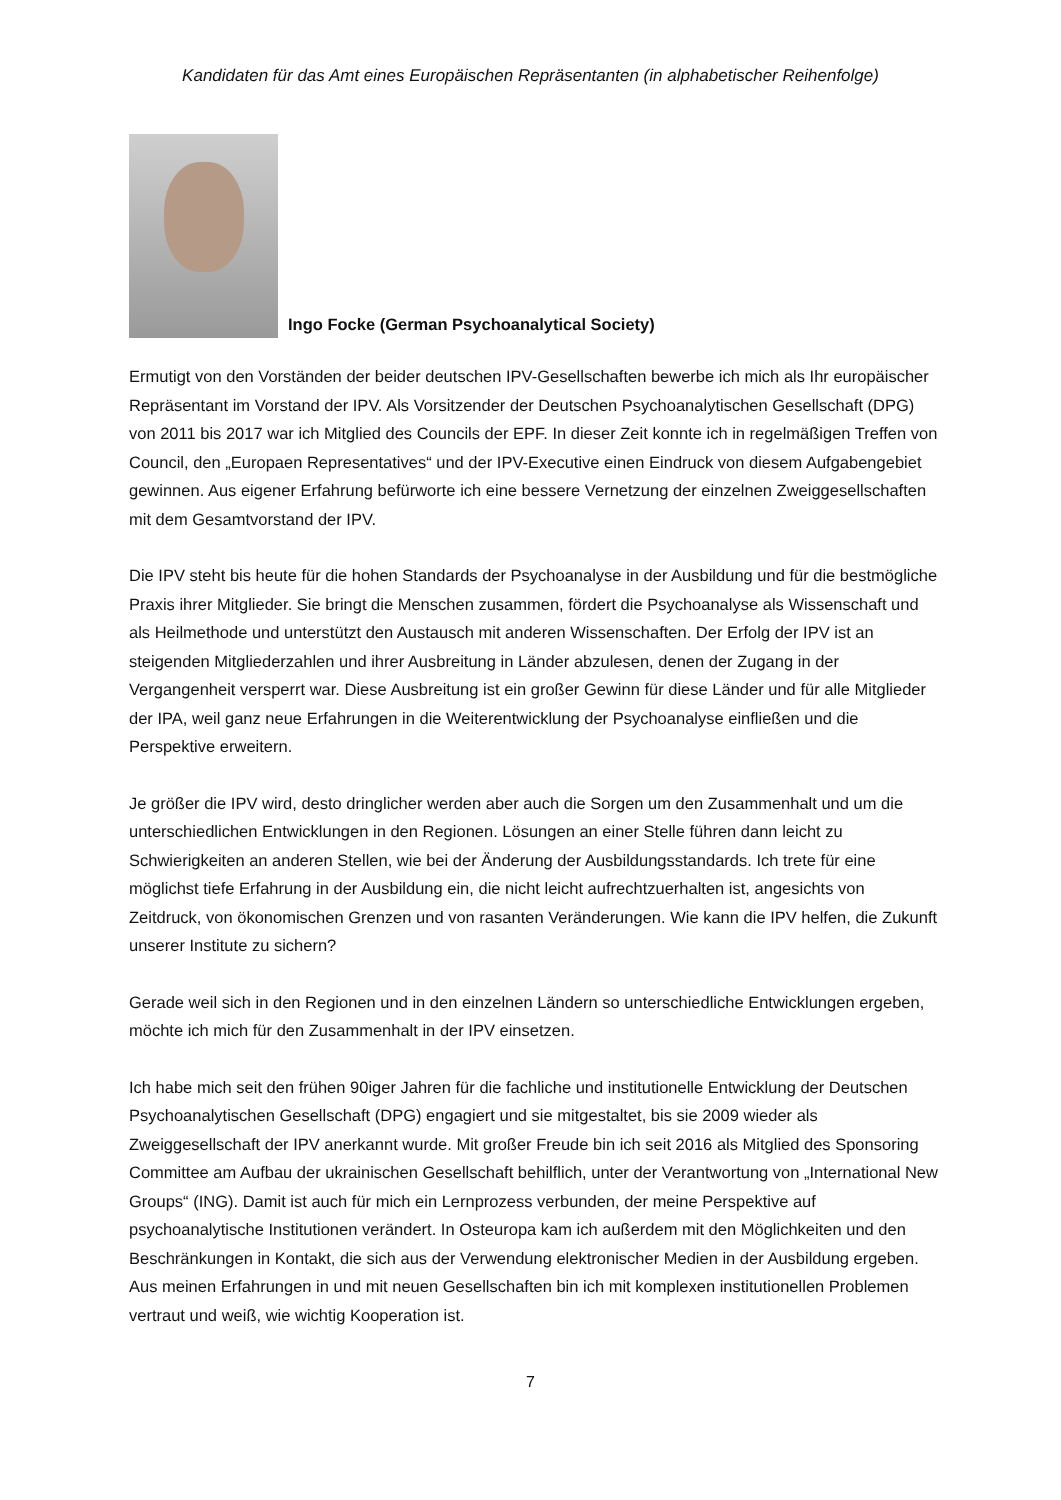Kandidaten für das Amt eines Europäischen Repräsentanten (in alphabetischer Reihenfolge)
Ingo Focke (German Psychoanalytical Society)
Ermutigt von den Vorständen der beider deutschen IPV-Gesellschaften bewerbe ich mich als Ihr europäischer Repräsentant im Vorstand der IPV. Als Vorsitzender der Deutschen Psychoanalytischen Gesellschaft (DPG) von 2011 bis 2017 war ich Mitglied des Councils der EPF. In dieser Zeit konnte ich in regelmäßigen Treffen von Council, den „Europaen Representatives“ und der IPV-Executive einen Eindruck von diesem Aufgabengebiet gewinnen. Aus eigener Erfahrung befürworte ich eine bessere Vernetzung der einzelnen Zweiggesellschaften mit dem Gesamtvorstand der IPV.
Die IPV steht bis heute für die hohen Standards der Psychoanalyse in der Ausbildung und für die bestmögliche Praxis ihrer Mitglieder. Sie bringt die Menschen zusammen, fördert die Psychoanalyse als Wissenschaft und als Heilmethode und unterstützt den Austausch mit anderen Wissenschaften. Der Erfolg der IPV ist an steigenden Mitgliederzahlen und ihrer Ausbreitung in Länder abzulesen, denen der Zugang in der Vergangenheit versperrt war. Diese Ausbreitung ist ein großer Gewinn für diese Länder und für alle Mitglieder der IPA, weil ganz neue Erfahrungen in die Weiterentwicklung der Psychoanalyse einfließen und die Perspektive erweitern.
Je größer die IPV wird, desto dringlicher werden aber auch die Sorgen um den Zusammenhalt und um die unterschiedlichen Entwicklungen in den Regionen. Lösungen an einer Stelle führen dann leicht zu Schwierigkeiten an anderen Stellen, wie bei der Änderung der Ausbildungsstandards. Ich trete für eine möglichst tiefe Erfahrung in der Ausbildung ein, die nicht leicht aufrechtzuerhalten ist, angesichts von Zeitdruck, von ökonomischen Grenzen und von rasanten Veränderungen. Wie kann die IPV helfen, die Zukunft unserer Institute zu sichern?
Gerade weil sich in den Regionen und in den einzelnen Ländern so unterschiedliche Entwicklungen ergeben, möchte ich mich für den Zusammenhalt in der IPV einsetzen.
Ich habe mich seit den frühen 90iger Jahren für die fachliche und institutionelle Entwicklung der Deutschen Psychoanalytischen Gesellschaft (DPG) engagiert und sie mitgestaltet, bis sie 2009 wieder als Zweiggesellschaft der IPV anerkannt wurde. Mit großer Freude bin ich seit 2016 als Mitglied des Sponsoring Committee am Aufbau der ukrainischen Gesellschaft behilflich, unter der Verantwortung von „International New Groups“ (ING). Damit ist auch für mich ein Lernprozess verbunden, der meine Perspektive auf psychoanalytische Institutionen verändert. In Osteuropa kam ich außerdem mit den Möglichkeiten und den Beschränkungen in Kontakt, die sich aus der Verwendung elektronischer Medien in der Ausbildung ergeben. Aus meinen Erfahrungen in und mit neuen Gesellschaften bin ich mit komplexen institutionellen Problemen vertraut und weiß, wie wichtig Kooperation ist.
7